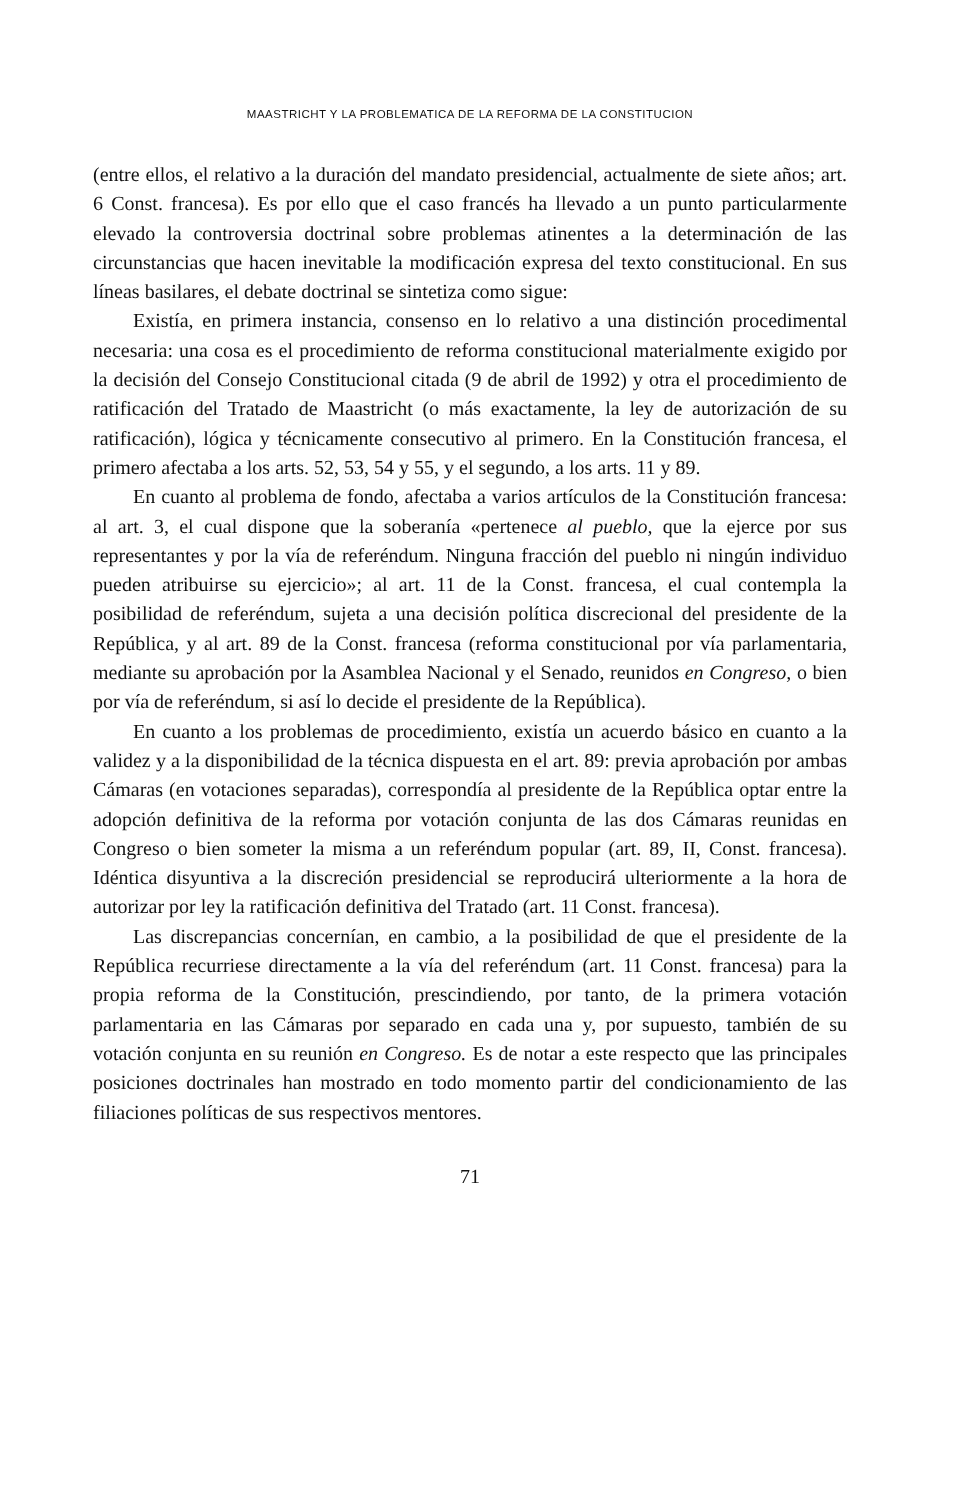MAASTRICHT Y LA PROBLEMATICA DE LA REFORMA DE LA CONSTITUCION
(entre ellos, el relativo a la duración del mandato presidencial, actualmente de siete años; art. 6 Const. francesa). Es por ello que el caso francés ha llevado a un punto particularmente elevado la controversia doctrinal sobre problemas atinentes a la determinación de las circunstancias que hacen inevitable la modificación expresa del texto constitucional. En sus líneas basilares, el debate doctrinal se sintetiza como sigue:
Existía, en primera instancia, consenso en lo relativo a una distinción procedimental necesaria: una cosa es el procedimiento de reforma constitucional materialmente exigido por la decisión del Consejo Constitucional citada (9 de abril de 1992) y otra el procedimiento de ratificación del Tratado de Maastricht (o más exactamente, la ley de autorización de su ratificación), lógica y técnicamente consecutivo al primero. En la Constitución francesa, el primero afectaba a los arts. 52, 53, 54 y 55, y el segundo, a los arts. 11 y 89.
En cuanto al problema de fondo, afectaba a varios artículos de la Constitución francesa: al art. 3, el cual dispone que la soberanía «pertenece al pueblo, que la ejerce por sus representantes y por la vía de referéndum. Ninguna fracción del pueblo ni ningún individuo pueden atribuirse su ejercicio»; al art. 11 de la Const. francesa, el cual contempla la posibilidad de referéndum, sujeta a una decisión política discrecional del presidente de la República, y al art. 89 de la Const. francesa (reforma constitucional por vía parlamentaria, mediante su aprobación por la Asamblea Nacional y el Senado, reunidos en Congreso, o bien por vía de referéndum, si así lo decide el presidente de la República).
En cuanto a los problemas de procedimiento, existía un acuerdo básico en cuanto a la validez y a la disponibilidad de la técnica dispuesta en el art. 89: previa aprobación por ambas Cámaras (en votaciones separadas), correspondía al presidente de la República optar entre la adopción definitiva de la reforma por votación conjunta de las dos Cámaras reunidas en Congreso o bien someter la misma a un referéndum popular (art. 89, II, Const. francesa). Idéntica disyuntiva a la discreción presidencial se reproducirá ulteriormente a la hora de autorizar por ley la ratificación definitiva del Tratado (art. 11 Const. francesa).
Las discrepancias concernían, en cambio, a la posibilidad de que el presidente de la República recurriese directamente a la vía del referéndum (art. 11 Const. francesa) para la propia reforma de la Constitución, prescindiendo, por tanto, de la primera votación parlamentaria en las Cámaras por separado en cada una y, por supuesto, también de su votación conjunta en su reunión en Congreso. Es de notar a este respecto que las principales posiciones doctrinales han mostrado en todo momento partir del condicionamiento de las filiaciones políticas de sus respectivos mentores.
71